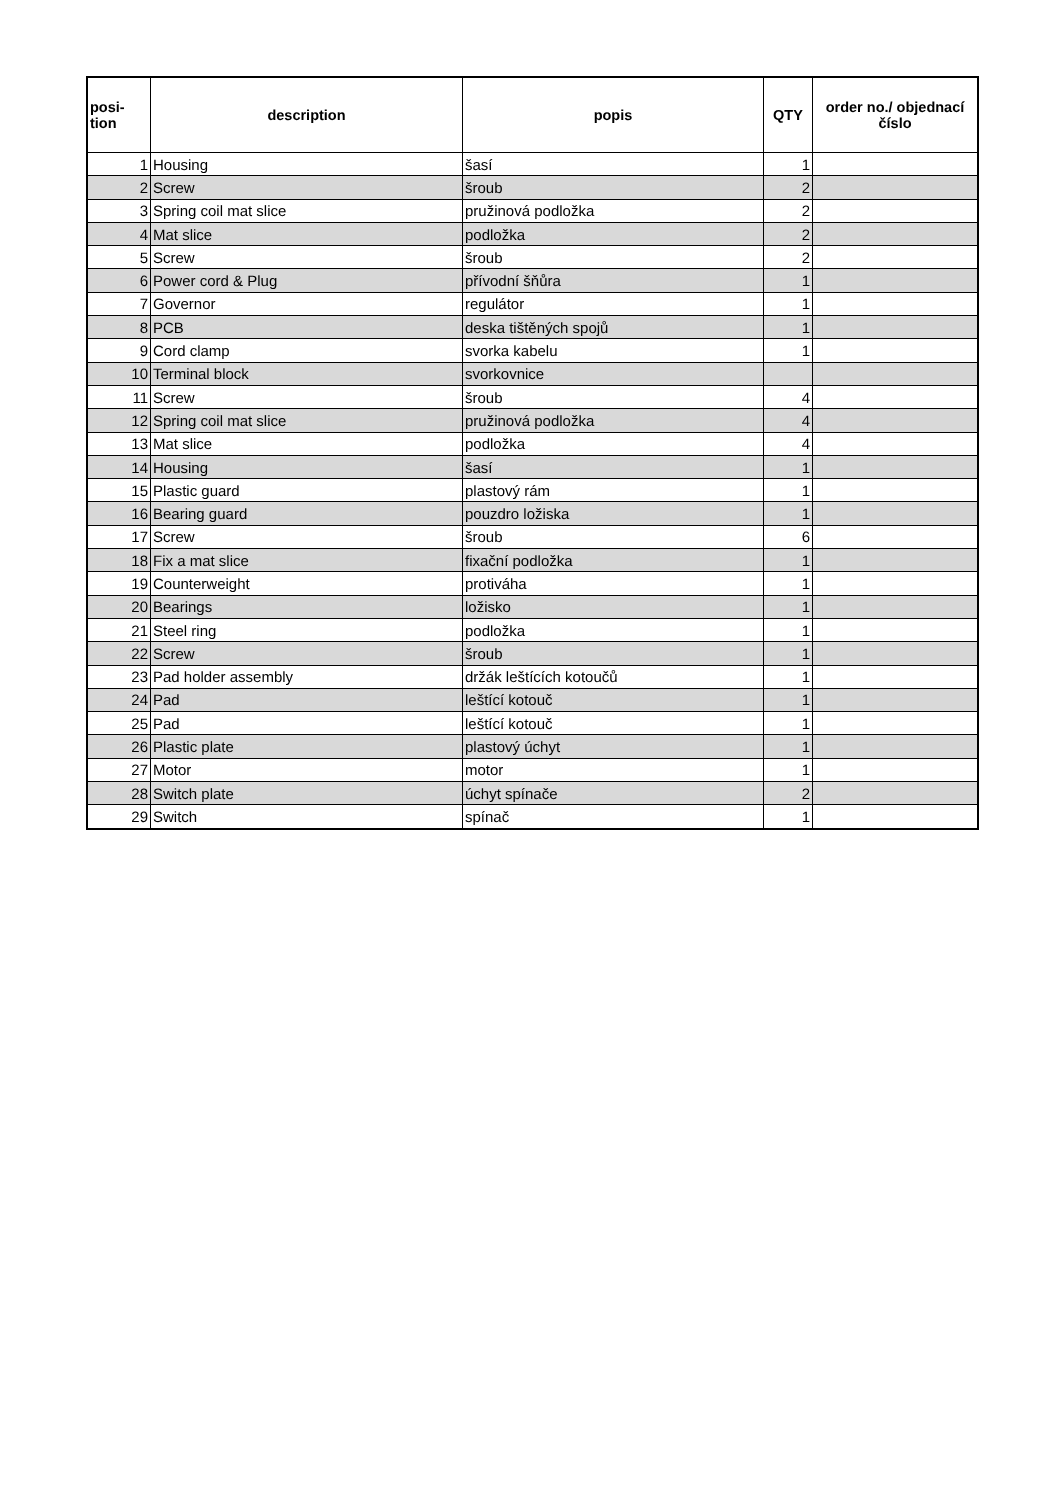| posi- tion | description | popis | QTY | order no./ objednací číslo |
| --- | --- | --- | --- | --- |
| 1 | Housing | šasí | 1 | |
| 2 | Screw | šroub | 2 | |
| 3 | Spring coil mat slice | pružinová podložka | 2 | |
| 4 | Mat slice | podložka | 2 | |
| 5 | Screw | šroub | 2 | |
| 6 | Power cord & Plug | přívodní šňůra | 1 | |
| 7 | Governor | regulátor | 1 | |
| 8 | PCB | deska tištěných spojů | 1 | |
| 9 | Cord clamp | svorka kabelu | 1 | |
| 10 | Terminal block | svorkovnice | | |
| 11 | Screw | šroub | 4 | |
| 12 | Spring coil mat slice | pružinová podložka | 4 | |
| 13 | Mat slice | podložka | 4 | |
| 14 | Housing | šasí | 1 | |
| 15 | Plastic guard | plastový rám | 1 | |
| 16 | Bearing guard | pouzdro ložiska | 1 | |
| 17 | Screw | šroub | 6 | |
| 18 | Fix a mat slice | fixační podložka | 1 | |
| 19 | Counterweight | protiváha | 1 | |
| 20 | Bearings | ložisko | 1 | |
| 21 | Steel ring | podložka | 1 | |
| 22 | Screw | šroub | 1 | |
| 23 | Pad holder assembly | držák leštících kotoučů | 1 | |
| 24 | Pad | leštící kotouč | 1 | |
| 25 | Pad | leštící kotouč | 1 | |
| 26 | Plastic plate | plastový úchyt | 1 | |
| 27 | Motor | motor | 1 | |
| 28 | Switch plate | úchyt spínače | 2 | |
| 29 | Switch | spínač | 1 | |